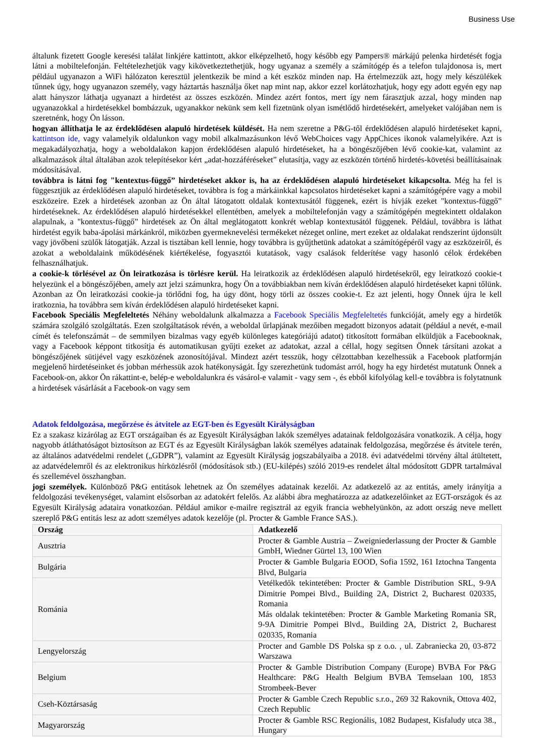Business Use
általunk fizetett Google keresési találat linkjére kattintott, akkor elképzelhető, hogy később egy Pampers® márkájú pelenka hirdetését fogja látni a mobiltelefonján. Feltételezhetjük vagy kikövetkeztethetjük, hogy ugyanaz a személy a számítógép és a telefon tulajdonosa is, mert például ugyanazon a WiFi hálózaton keresztül jelentkezik be mind a két eszköz minden nap. Ha értelmezzük azt, hogy mely készülékek tűnnek úgy, hogy ugyanazon személy, vagy háztartás használja őket nap mint nap, akkor ezzel korlátozhatjuk, hogy egy adott egyén egy nap alatt hányszor láthatja ugyanazt a hirdetést az összes eszközén. Mindez azért fontos, mert így nem fárasztjuk azzal, hogy minden nap ugyanazokkal a hirdetésekkel bombázzuk, ugyanakkor nekünk sem kell fizetnünk olyan ismétlődő hirdetésekért, amelyeket valójában nem is szeretnénk, hogy Ön lásson.
hogyan állíthatja le az érdeklődésen alapuló hirdetések küldését. Ha nem szeretne a P&G-től érdeklődésen alapuló hirdetéseket kapni, kattintson ide, vagy valamelyik oldalunkon vagy mobil alkalmazásunkon lévő WebChoices vagy AppChices ikonok valamelyikére. Azt is megakadályozhatja, hogy a weboldalakon kapjon érdeklődésen alapuló hirdetéseket, ha a böngészőjében lévő cookie-kat, valamint az alkalmazások által általában azok telepítésekor kért „adat-hozzáféréseket” elutasítja, vagy az eszközén történő hirdetés-követési beállításainak módosításával.
továbbra is látni fog "kentextus-függő” hirdetéseket akkor is, ha az érdeklődésen alapuló hirdetéseket kikapcsolta. Még ha fel is függesztjük az érdeklődésen alapuló hirdetéseket, továbbra is fog a márkáinkkal kapcsolatos hirdetéseket kapni a számítógépére vagy a mobil eszközeire. Ezek a hirdetések azonban az Ön által látogatott oldalak kontextusától függenek, ezért is hívják ezeket "kontextus-függő” hirdetéseknek. Az érdeklődésen alapuló hirdetésekkel ellentétben, amelyek a mobiltelefonján vagy a számítógépén megtekintett oldalakon alapulnak, a "kontextus-függő” hirdetések az Ön által meglátogatott konkrét weblap kontextusától függenek. Például, továbbra is láthat hirdetést egyik baba-ápolási márkánkról, miközben gyermeknevelési termékeket nézeget online, mert ezeket az oldalakat rendszerint újdonsült vagy jövőbeni szülők látogatják. Azzal is tisztában kell lennie, hogy továbbra is gyűjthetünk adatokat a számítógépéről vagy az eszközeiről, és azokat a weboldalaink működésének kiértékelése, fogyasztói kutatások, vagy csalások felderítése vagy hasonló célok érdekében felhasználhatjuk.
a cookie-k törlésével az Ön leiratkozása is törlésre kerül. Ha leiratkozik az érdeklődésen alapuló hirdetésekről, egy leiratkozó cookie-t helyezünk el a böngészőjében, amely azt jelzi számunkra, hogy Ön a továbbiakban nem kíván érdeklődésen alapuló hirdetéseket kapni tőlünk. Azonban az Ön leiratkozási cookie-ja törlődni fog, ha úgy dönt, hogy törli az összes cookie-t. Ez azt jelenti, hogy Önnek újra le kell iratkoznia, ha továbbra sem kíván érdeklődésen alapuló hirdetéseket kapni.
Facebook Speciális Megfeleltetés Néhány weboldalunk alkalmazza a Facebook Speciális Megfeleltetés funkcióját, amely egy a hirdetők számára szolgáló szolgáltatás. Ezen szolgáltatások révén, a weboldal űrlapjának mezőiben megadott bizonyos adatait (például a nevét, e-mail címét és telefonszámát – de semmilyen bizalmas vagy egyéb különleges kategóriájú adatot) titkosított formában elküldjük a Facebooknak, vagy a Facebook képpont titkosítja és automatikusan gyűjti ezeket az adatokat, azzal a céllal, hogy segítsen Önnek társítani azokat a böngészőjének sütijével vagy eszközének azonosítójával. Mindezt azért tesszük, hogy célzottabban kezelhessük a Facebook platformján megjelenő hirdetéseinket és jobban mérhessük azok hatékonyságát. Így szerezhetünk tudomást arról, hogy ha egy hirdetést mutatunk Önnek a Facebook-on, akkor Ön rákattint-e, belép-e weboldalunkra és vásárol-e valamit - vagy sem -, és ebből kifolyólag kell-e továbbra is folytatnunk a hirdetések vásárlását a Facebook-on vagy sem
Adatok feldolgozása, megőrzése és átvitele az EGT-ben és Egyesült Királyságban
Ez a szakasz kizárólag az EGT országaiban és az Egyesült Királyságban lakók személyes adatainak feldolgozására vonatkozik. A célja, hogy nagyobb átláthatóságot biztosítson az EGT és az Egyesült Királyságban lakók személyes adatainak feldolgozása, megőrzése és átvitele terén, az általános adatvédelmi rendelet („GDPR”), valamint az Egyesült Királyság jogszabályaiba a 2018. évi adatvédelmi törvény által átültetett, az adatvédelemről és az elektronikus hírközlésről (módosítások stb.) (EU-kilépés) szóló 2019-es rendelet által módosított GDPR tartalmával és szellemével összhangban.
jogi személyek. Különböző P&G entitások lehetnek az Ön személyes adatainak kezelői. Az adatkezelő az az entitás, amely irányítja a feldolgozási tevékenységet, valamint elsősorban az adatokért felelős. Az alábbi ábra meghatározza az adatkezelőinket az EGT-országok és az Egyesült Királyság adataira vonatkozóan. Például amikor e-mailre regisztrál az egyik francia webhelyünkön, az adott ország neve mellett szereplő P&G entitás lesz az adott személyes adatok kezelője (pl. Procter & Gamble France SAS.).
| Ország | Adatkezelő |
| --- | --- |
| Ausztria | Procter & Gamble Austria – Zweigniederlassung der Procter & Gamble GmbH, Wiedner Gürtel 13, 100 Wien |
| Bulgária | Procter & Gamble Bulgaria EOOD, Sofia 1592, 161 Iztochna Tangenta Blvd, Bulgaria |
| Románia | Vetélkedők tekintetében: Procter & Gamble Distribution SRL, 9-9A Dimitrie Pompei Blvd., Building 2A, District 2, Bucharest 020335, Romania Más oldalak tekintetében: Procter & Gamble Marketing Romania SR, 9-9A Dimitrie Pompei Blvd., Building 2A, District 2, Bucharest 020335, Romania |
| Lengyelország | Procter and Gamble DS Polska sp z o.o. , ul. Zabraniecka 20, 03-872 Warszawa |
| Belgium | Procter & Gamble Distribution Company (Europe) BVBA For P&G Healthcare: P&G Health Belgium BVBA Temselaan 100, 1853 Strombeek-Bever |
| Cseh-Köztársaság | Procter & Gamble Czech Republic s.r.o., 269 32 Rakovnik, Ottova 402, Czech Republic |
| Magyarország | Procter & Gamble RSC Regionális, 1082 Budapest, Kisfaludy utca 38., Hungary |